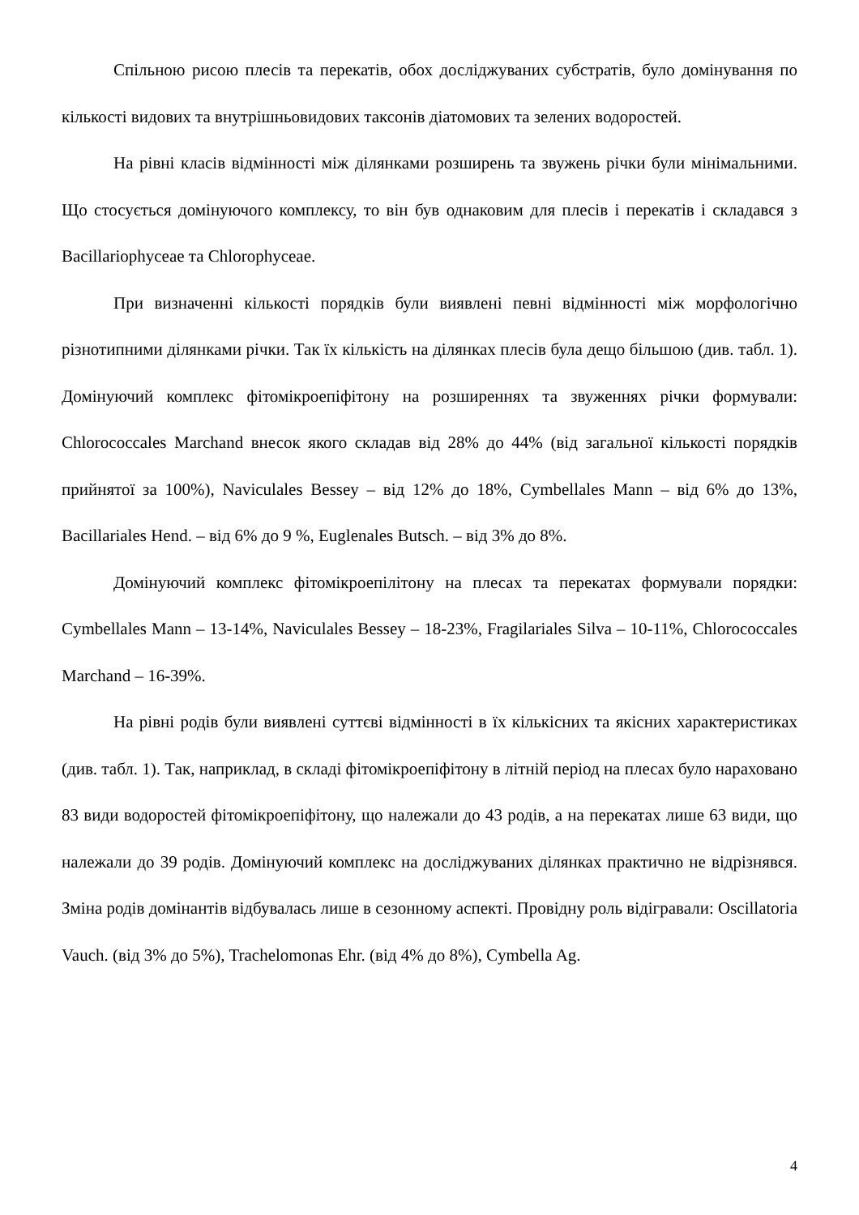Спільною рисою плесів та перекатів, обох досліджуваних субстратів, було домінування по кількості видових та внутрішньовидових таксонів діатомових та зелених водоростей.
На рівні класів відмінності між ділянками розширень та звужень річки були мінімальними. Що стосується домінуючого комплексу, то він був однаковим для плесів і перекатів і складався з Bacillariophyceae та Chlorophyceae.
При визначенні кількості порядків були виявлені певні відмінності між морфологічно різнотипними ділянками річки. Так їх кількість на ділянках плесів була дещо більшою (див. табл. 1). Домінуючий комплекс фітомікроепіфітону на розширеннях та звуженнях річки формували: Chlorococcales Marchand внесок якого складав від 28% до 44% (від загальної кількості порядків прийнятої за 100%), Naviculales Bessey – від 12% до 18%, Cymbellales Mann – від 6% до 13%, Bacillariales Hend. – від 6% до 9 %, Euglenales Butsch. – від 3% до 8%.
Домінуючий комплекс фітомікроепілітону на плесах та перекатах формували порядки: Cymbellales Mann – 13-14%, Naviculales Bessey – 18-23%, Fragilariales Silva – 10-11%, Chlorococcales Marchand – 16-39%.
На рівні родів були виявлені суттєві відмінності в їх кількісних та якісних характеристиках (див. табл. 1). Так, наприклад, в складі фітомікроепіфітону в літній період на плесах було нараховано 83 види водоростей фітомікроепіфітону, що належали до 43 родів, а на перекатах лише 63 види, що належали до 39 родів. Домінуючий комплекс на досліджуваних ділянках практично не відрізнявся. Зміна родів домінантів відбувалась лише в сезонному аспекті. Провідну роль відігравали: Oscillatoria Vauch. (від 3% до 5%), Trachelomonas Ehr. (від 4% до 8%), Cymbella Ag.
4